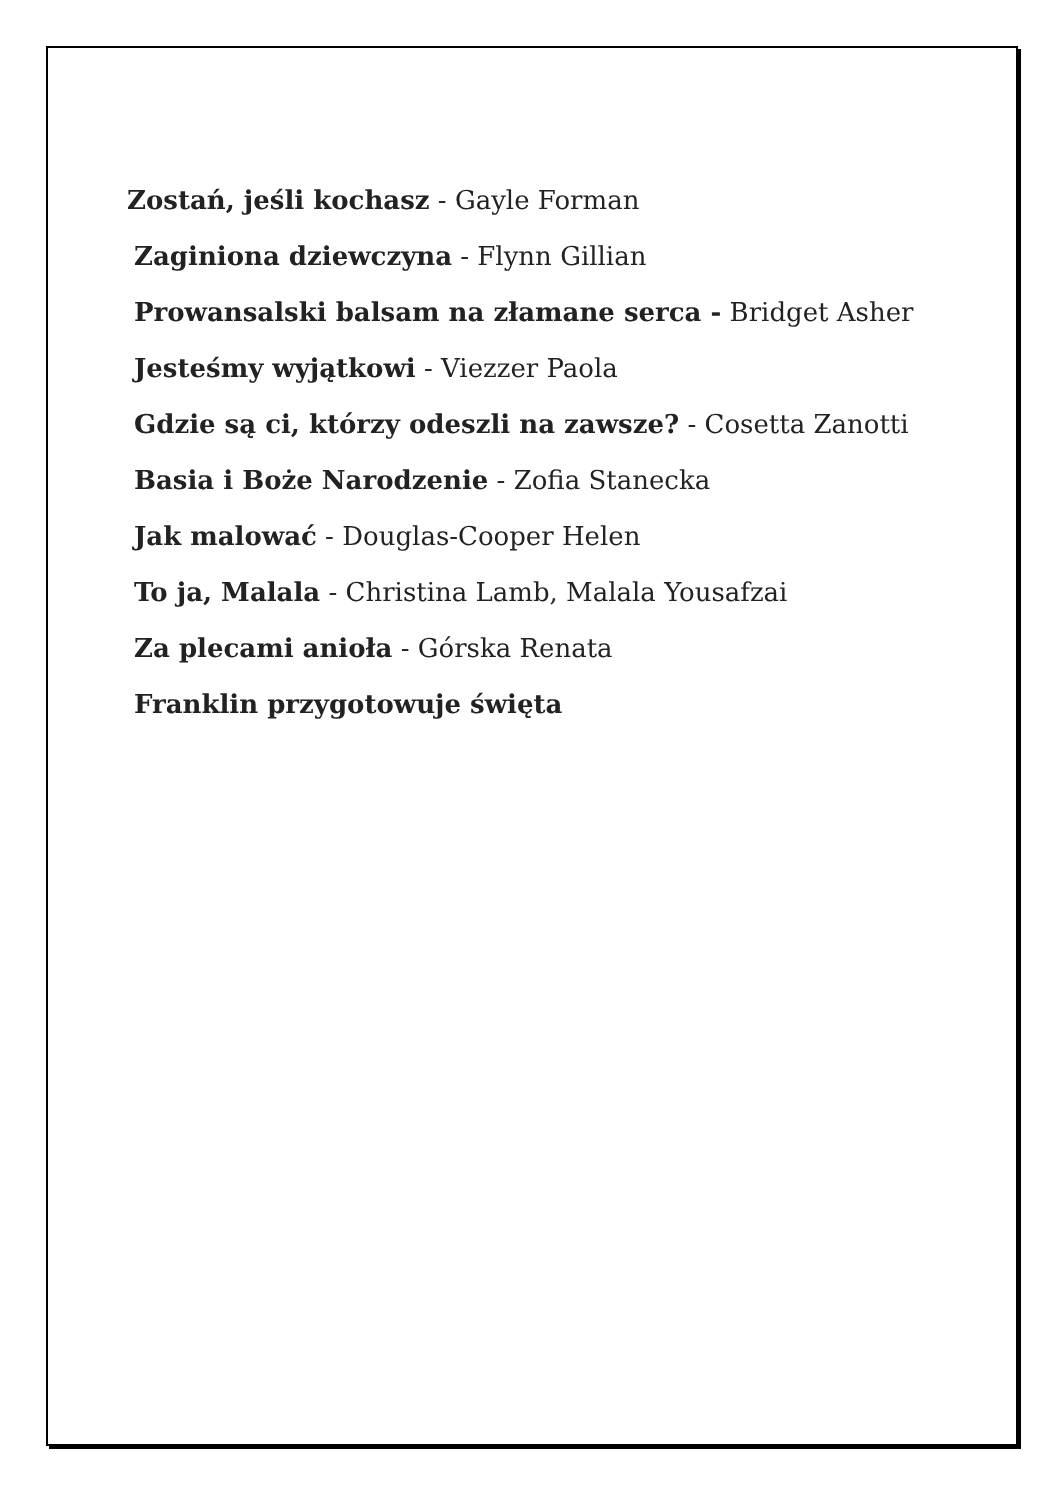Zostań, jeśli kochasz - Gayle Forman
Zaginiona dziewczyna - Flynn Gillian
Prowansalski balsam na złamane serca - Bridget Asher
Jesteśmy wyjątkowi - Viezzer Paola
Gdzie są ci, którzy odeszli na zawsze? - Cosetta Zanotti
Basia i Boże Narodzenie - Zofia Stanecka
Jak malować - Douglas-Cooper Helen
To ja, Malala - Christina Lamb, Malala Yousafzai
Za plecami anioła - Górska Renata
Franklin przygotowuje święta